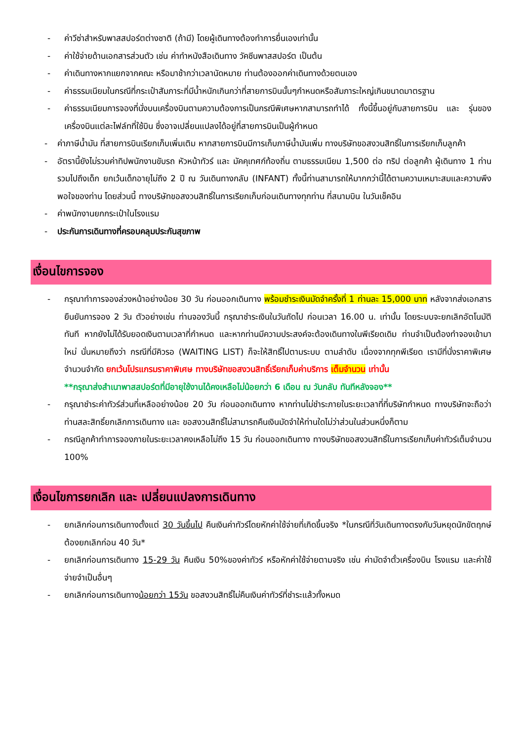- ค่าวีซ่าสำหรับพาสสปอร์ตต่างชาติ (ถ้ามี) โดยผู้เดินทางต้องทำการยื่นเองเท่านั้น
- ค่าใช้จ่ายด้านเอกสารส่วนตัว เช่น ค่าทำหนังสือเดินทาง วัคซีนพาสสปอร์ต เป็นต้น
- ค่าเดินทางหากแยกจากคณะ หรือมาช้ากว่าเวลานัดหมาย ท่านต้องออกค่าเดินทางด้วยตนเอง
- ค่าธรรมเนียมในกรณีที่กระเป๋าสัมภาระที่มีน้ำหนักเกินกว่าที่สายการบินนั้นๆกำหนดหรือสัมภาระใหญ่เกินขนาดมาตรฐาน
- ค่าธรรมเนียมการจองที่นั่งบนเครื่องบินตามความต้องการเป็นกรณีพิเศษหากสามารถทำได้ ทั้งนี้ขึ้นอยู่กับสายการบิน และ รุ่นของเครื่องบินแต่ละไฟล์ทที่ใช้บิน ซึ่งอาจเปลี่ยนแปลงได้อยู่ที่สายการบินเป็นผู้กำหนด
- ค่าภาษีน้ำมัน ที่สายการบินเรียกเก็บเพิ่มเติม หากสายการบินมีการเก็บภาษีน้ำมันเพิ่ม ทางบริษัทขอสงวนสิทธิ์ในการเรียกเก็บลูกค้า
- อัตรานี้ยังไม่รวมค่าทิปพนักงานขับรถ หัวหน้าทัวร์ และ มัคคุเทศก์ท้องถิ่น ตามธรรมเนียม 1,500 ต่อ ทริป ต่อลูกค้า ผู้เดินทาง 1 ท่าน รวมไปถึงเด็ก ยกเว้นเด็กอายุไม่ถึง 2 ปี ณ วันเดินทางกลับ (INFANT) ทั้งนี้ท่านสามารถให้มากกว่านี้ได้ตามความเหมาะสมและความพึงพอใจของท่าน โดยส่วนนี้ ทางบริษัทขอสงวนสิทธิ์ในการเรียกเก็บก่อนเดินทางทุกท่าน ที่สนามบิน ในวันเช็คอิน
- ค่าพนักงานยกกระเป๋าในโรงแรม
- ประกันการเดินทางที่ครอบคลุมประกันสุขภาพ
เงื่อนไขการจอง
- กรุณาทำการจองล่วงหน้าอย่างน้อย 30 วัน ก่อนออกเดินทาง พร้อมชำระเงินมัดจำครั้งที่ 1 ท่านละ 15,000 บาท หลังจากส่งเอกสารยืนยันการจอง 2 วัน ตัวอย่างเช่น ท่านจองวันนี้ กรุณาชำระเงินในวันถัดไป ก่อนเวลา 16.00 น. เท่านั้น โดยระบบจะยกเลิกอัตโนมัติทันที หากยังไม่ได้รับยอดเงินตามเวลาที่กำหนด และหากท่านมีความประสงค์จะต้องเดินทางในพีเรียดเดิม ท่านจำเป็นต้องทำจองเข้ามาใหม่ นั่นหมายถึงว่า กรณีที่มีคิวรอ (WAITING LIST) ก็จะให้สิทธิ์ไปตามระบบ ตามลำดับ เนื่องจากทุกพีเรียด เรามีที่นั่งราคาพิเศษจำนวนจำกัด ยกเว้นโปรแกรมราคาพิเศษ ทางบริษัทขอสงวนสิทธิ์เรียกเก็บค่าบริการ เต็มจำนวน เท่านั้น
**กรุณาส่งสำเนาพาสสปอร์ตที่มีอายุใช้งานได้คงเหลือไม่น้อยกว่า 6 เดือน ณ วันกลับ ทันทีหลังจอง**
- กรุณาชำระค่าทัวร์ส่วนที่เหลืออย่างน้อย 20 วัน ก่อนออกเดินทาง หากท่านไม่ชำระภายในระยะเวลาที่ที่บริษัทกำหนด ทางบริษัทจะถือว่าท่านสละสิทธิ์ยกเลิกการเดินทาง และ ขอสงวนสิทธิ์ไม่สามารถคืนเงินมัดจำให้ท่านใดไม่ว่าส่วนในส่วนหนึ่งก็ตาม
- กรณีลูกค้าทำการจองภายในระยะเวลาคงเหลือไม่ถึง 15 วัน ก่อนออกเดินทาง ทางบริษัทขอสงวนสิทธิ์ในการเรียกเก็บค่าทัวร์เต็มจำนวน 100%
เงื่อนไขการยกเลิก และ เปลี่ยนแปลงการเดินทาง
- ยกเลิกก่อนการเดินทางตั้งแต่ 30 วันขึ้นไป คืนเงินค่าทัวร์โดยหักค่าใช้จ่ายที่เกิดขึ้นจริง *ในกรณีที่วันเดินทางตรงกับวันหยุดนักขัตฤกษ์ ต้องยกเลิกก่อน 40 วัน*
- ยกเลิกก่อนการเดินทาง 15-29 วัน คืนเงิน 50%ของค่าทัวร์ หรือหักค่าใช้จ่ายตามจริง เช่น ค่ามัดจำตั๋วเครื่องบิน โรงแรม และค่าใช้จ่ายจำเป็นอื่นๆ
- ยกเลิกก่อนการเดินทางน้อยกว่า 15วัน ขอสงวนสิทธิ์ไม่คืนเงินค่าทัวร์ที่ชำระแล้วทั้งหมด